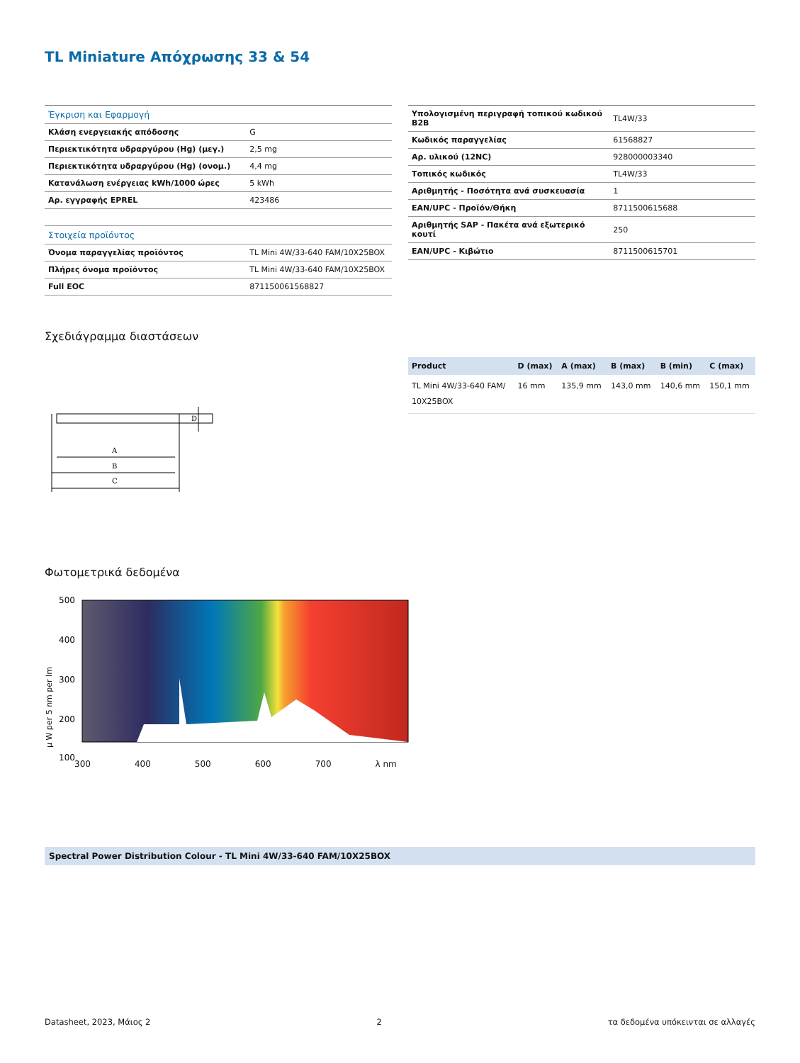TL Miniature Απόχρωσης 33 & 54
| Έγκριση και Εφαρμογή | |
| Κλάση ενεργειακής απόδοσης | G |
| Περιεκτικότητα υδραργύρου (Hg) (μεγ.) | 2,5 mg |
| Περιεκτικότητα υδραργύρου (Hg) (ονομ.) | 4,4 mg |
| Κατανάλωση ενέργειας kWh/1000 ώρες | 5 kWh |
| Αρ. εγγραφής EPREL | 423486 |
| Στοιχεία προϊόντος | |
| Όνομα παραγγελίας προϊόντος | TL Mini 4W/33-640 FAM/10X25BOX |
| Πλήρες όνομα προϊόντος | TL Mini 4W/33-640 FAM/10X25BOX |
| Full EOC | 871150061568827 |
| Υπολογισμένη περιγραφή τοπικού κωδικού B2B | TL4W/33 |
| Κωδικός παραγγελίας | 61568827 |
| Αρ. υλικού (12NC) | 928000003340 |
| Τοπικός κωδικός | TL4W/33 |
| Αριθμητής - Ποσότητα ανά συσκευασία | 1 |
| EAN/UPC - Προϊόν/Θήκη | 8711500615688 |
| Αριθμητής SAP - Πακέτα ανά εξωτερικό κουτί | 250 |
| EAN/UPC - Κιβώτιο | 8711500615701 |
Σχεδιάγραμμα διαστάσεων
C
B
A
D
| Product | D (max) | A (max) | B (max) | B (min) | C (max) |
| --- | --- | --- | --- | --- | --- |
| TL Mini 4W/33-640 FAM/ 10X25BOX | 16 mm | 135,9 mm | 143,0 mm | 140,6 mm | 150,1 mm |
Φωτομετρικά δεδομένα
500
400
300
200
100
300 400 500 600 700 λ nm
μ W per 5 nm per lm
Spectral Power Distribution Colour - TL Mini 4W/33-640 FAM/10X25BOX
Datasheet, 2023, Μάιος 2 2 τα δεδομένα υπόκεινται σε αλλαγές